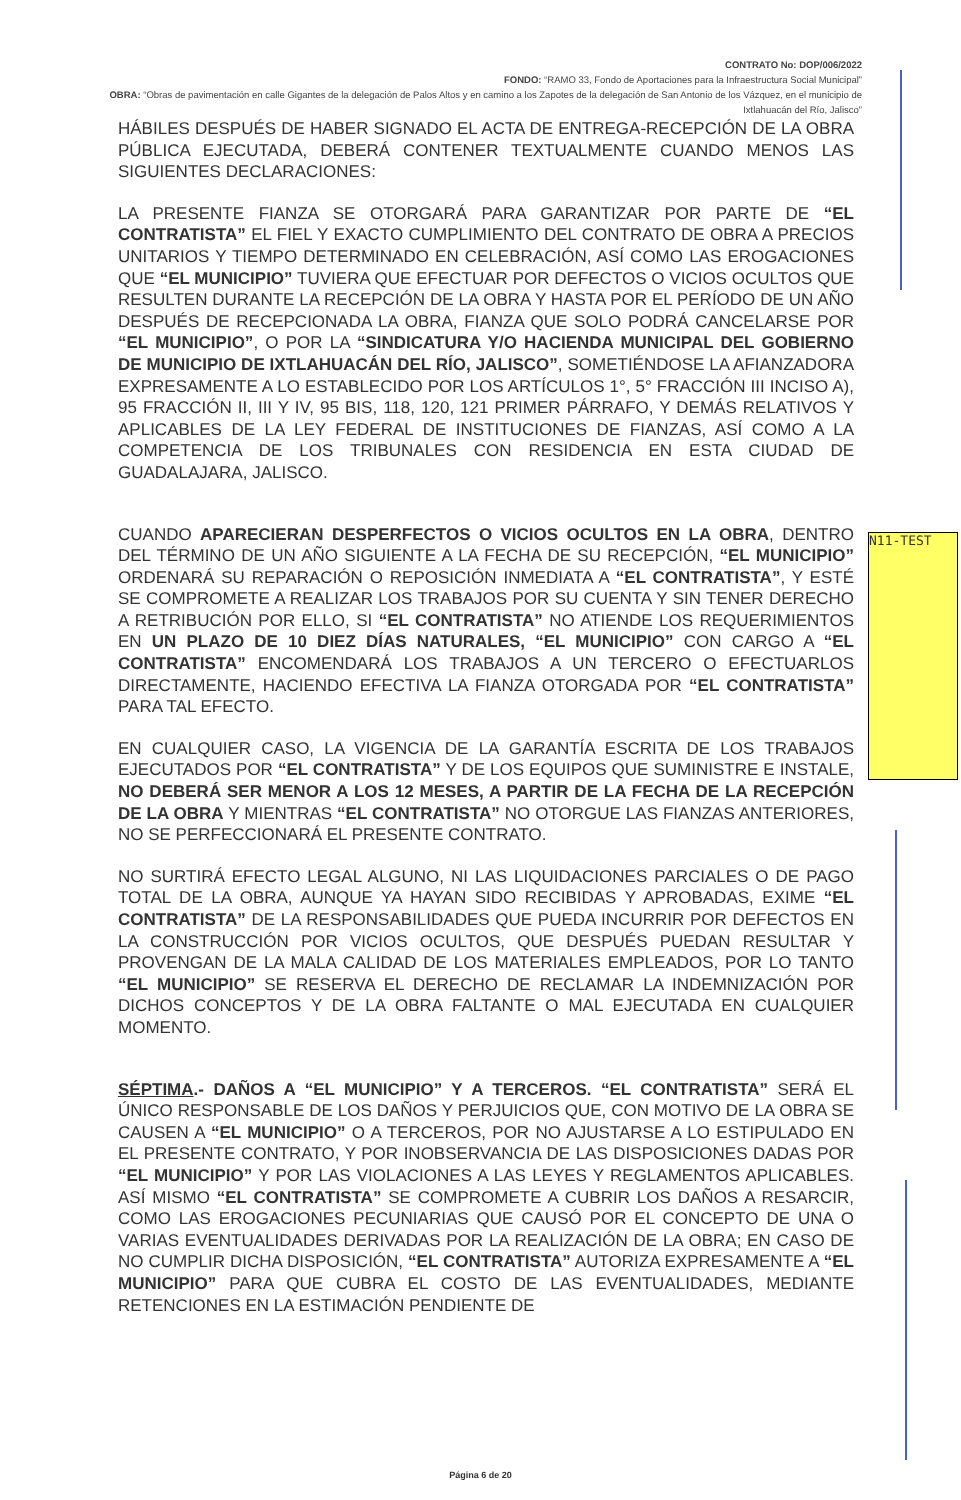CONTRATO No: DOP/006/2022
FONDO: “RAMO 33, Fondo de Aportaciones para la Infraestructura Social Municipal”
OBRA: “Obras de pavimentación en calle Gigantes de la delegación de Palos Altos y en camino a los Zapotes de la delegación de San Antonio de los Vázquez, en el municipio de Ixtlahuacán del Río, Jalisco”
HÁBILES DESPUÉS DE HABER SIGNADO EL ACTA DE ENTREGA-RECEPCIÓN DE LA OBRA PÚBLICA EJECUTADA, DEBERÁ CONTENER TEXTUALMENTE CUANDO MENOS LAS SIGUIENTES DECLARACIONES:
LA PRESENTE FIANZA SE OTORGARÁ PARA GARANTIZAR POR PARTE DE “EL CONTRATISTA” EL FIEL Y EXACTO CUMPLIMIENTO DEL CONTRATO DE OBRA A PRECIOS UNITARIOS Y TIEMPO DETERMINADO EN CELEBRACIÓN, ASÍ COMO LAS EROGACIONES QUE “EL MUNICIPIO” TUVIERA QUE EFECTUAR POR DEFECTOS O VICIOS OCULTOS QUE RESULTEN DURANTE LA RECEPCIÓN DE LA OBRA Y HASTA POR EL PERÍODO DE UN AÑO DESPUÉS DE RECEPCIONADA LA OBRA, FIANZA QUE SOLO PODRÁ CANCELARSE POR “EL MUNICIPIO”, O POR LA “SINDICATURA Y/O HACIENDA MUNICIPAL DEL GOBIERNO DE MUNICIPIO DE IXTLAHUACÁN DEL RÍO, JALISCO”, SOMETIÉNDOSE LA AFIANZADORA EXPRESAMENTE A LO ESTABLECIDO POR LOS ARTÍCULOS 1°, 5° FRACCIÓN III INCISO A), 95 FRACCIÓN II, III Y IV, 95 BIS, 118, 120, 121 PRIMER PÁRRAFO, Y DEMÁS RELATIVOS Y APLICABLES DE LA LEY FEDERAL DE INSTITUCIONES DE FIANZAS, ASÍ COMO A LA COMPETENCIA DE LOS TRIBUNALES CON RESIDENCIA EN ESTA CIUDAD DE GUADALAJARA, JALISCO.
CUANDO APARECIERAN DESPERFECTOS O VICIOS OCULTOS EN LA OBRA, DENTRO DEL TÉRMINO DE UN AÑO SIGUIENTE A LA FECHA DE SU RECEPCIÓN, “EL MUNICIPIO” ORDENARÁ SU REPARACIÓN O REPOSICIÓN INMEDIATA A “EL CONTRATISTA”, Y ESTÉ SE COMPROMETE A REALIZAR LOS TRABAJOS POR SU CUENTA Y SIN TENER DERECHO A RETRIBUCIÓN POR ELLO, SI “EL CONTRATISTA” NO ATIENDE LOS REQUERIMIENTOS EN UN PLAZO DE 10 DIEZ DÍAS NATURALES, “EL MUNICIPIO” CON CARGO A “EL CONTRATISTA” ENCOMENDARÁ LOS TRABAJOS A UN TERCERO O EFECTUARLOS DIRECTAMENTE, HACIENDO EFECTIVA LA FIANZA OTORGADA POR “EL CONTRATISTA” PARA TAL EFECTO.
EN CUALQUIER CASO, LA VIGENCIA DE LA GARANTÍA ESCRITA DE LOS TRABAJOS EJECUTADOS POR “EL CONTRATISTA” Y DE LOS EQUIPOS QUE SUMINISTRE E INSTALE, NO DEBERÁ SER MENOR A LOS 12 MESES, A PARTIR DE LA FECHA DE LA RECEPCIÓN DE LA OBRA Y MIENTRAS “EL CONTRATISTA” NO OTORGUE LAS FIANZAS ANTERIORES, NO SE PERFECCIONARÁ EL PRESENTE CONTRATO.
NO SURTIRÁ EFECTO LEGAL ALGUNO, NI LAS LIQUIDACIONES PARCIALES O DE PAGO TOTAL DE LA OBRA, AUNQUE YA HAYAN SIDO RECIBIDAS Y APROBADAS, EXIME “EL CONTRATISTA” DE LA RESPONSABILIDADES QUE PUEDA INCURRIR POR DEFECTOS EN LA CONSTRUCCIÓN POR VICIOS OCULTOS, QUE DESPUÉS PUEDAN RESULTAR Y PROVENGAN DE LA MALA CALIDAD DE LOS MATERIALES EMPLEADOS, POR LO TANTO “EL MUNICIPIO” SE RESERVA EL DERECHO DE RECLAMAR LA INDEMNIZACIÓN POR DICHOS CONCEPTOS Y DE LA OBRA FALTANTE O MAL EJECUTADA EN CUALQUIER MOMENTO.
SÉPTIMA.- DAÑOS A “EL MUNICIPIO” Y A TERCEROS. “EL CONTRATISTA” SERÁ EL ÚNICO RESPONSABLE DE LOS DAÑOS Y PERJUICIOS QUE, CON MOTIVO DE LA OBRA SE CAUSEN A “EL MUNICIPIO” O A TERCEROS, POR NO AJUSTARSE A LO ESTIPULADO EN EL PRESENTE CONTRATO, Y POR INOBSERVANCIA DE LAS DISPOSICIONES DADAS POR “EL MUNICIPIO” Y POR LAS VIOLACIONES A LAS LEYES Y REGLAMENTOS APLICABLES. ASÍ MISMO “EL CONTRATISTA” SE COMPROMETE A CUBRIR LOS DAÑOS A RESARCIR, COMO LAS EROGACIONES PECUNIARIAS QUE CAUSÓ POR EL CONCEPTO DE UNA O VARIAS EVENTUALIDADES DERIVADAS POR LA REALIZACIÓN DE LA OBRA; EN CASO DE NO CUMPLIR DICHA DISPOSICIÓN, “EL CONTRATISTA” AUTORIZA EXPRESAMENTE A “EL MUNICIPIO” PARA QUE CUBRA EL COSTO DE LAS EVENTUALIDADES, MEDIANTE RETENCIONES EN LA ESTIMACIÓN PENDIENTE DE
N11-TEST
Página 6 de 20